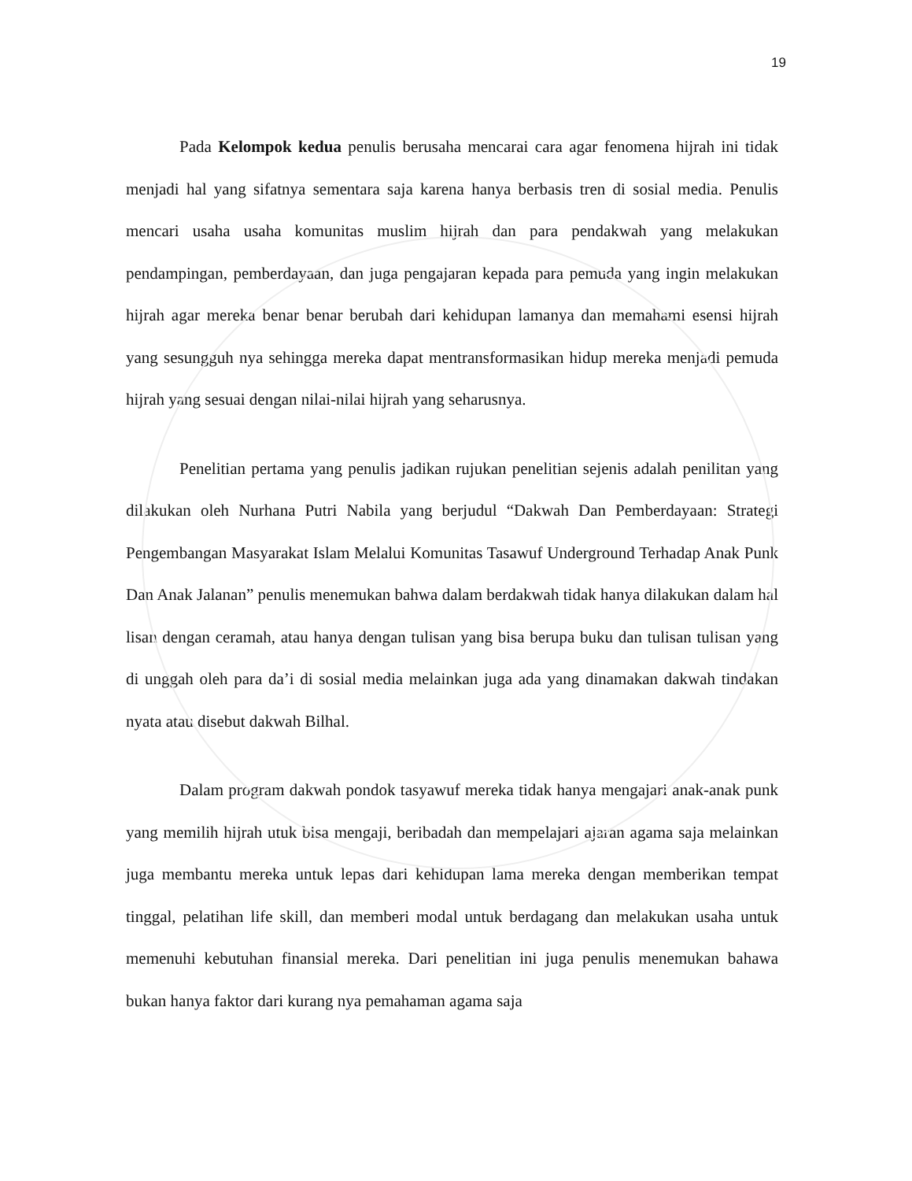19
Pada Kelompok kedua penulis berusaha mencarai cara agar fenomena hijrah ini tidak menjadi hal yang sifatnya sementara saja karena hanya berbasis tren di sosial media. Penulis mencari usaha usaha komunitas muslim hijrah dan para pendakwah yang melakukan pendampingan, pemberdayaan, dan juga pengajaran kepada para pemuda yang ingin melakukan hijrah agar mereka benar benar berubah dari kehidupan lamanya dan memahami esensi hijrah yang sesungguh nya sehingga mereka dapat mentransformasikan hidup mereka menjadi pemuda hijrah yang sesuai dengan nilai-nilai hijrah yang seharusnya.
Penelitian pertama yang penulis jadikan rujukan penelitian sejenis adalah penilitan yang dilakukan oleh Nurhana Putri Nabila yang berjudul “Dakwah Dan Pemberdayaan: Strategi Pengembangan Masyarakat Islam Melalui Komunitas Tasawuf Underground Terhadap Anak Punk Dan Anak Jalanan” penulis menemukan bahwa dalam berdakwah tidak hanya dilakukan dalam hal lisan dengan ceramah, atau hanya dengan tulisan yang bisa berupa buku dan tulisan tulisan yang di unggah oleh para da’i di sosial media melainkan juga ada yang dinamakan dakwah tindakan nyata atau disebut dakwah Bilhal.
Dalam program dakwah pondok tasyawuf mereka tidak hanya mengajari anak-anak punk yang memilih hijrah utuk bisa mengaji, beribadah dan mempelajari ajaran agama saja melainkan juga membantu mereka untuk lepas dari kehidupan lama mereka dengan memberikan tempat tinggal, pelatihan life skill, dan memberi modal untuk berdagang dan melakukan usaha untuk memenuhi kebutuhan finansial mereka. Dari penelitian ini juga penulis menemukan bahawa bukan hanya faktor dari kurang nya pemahaman agama saja